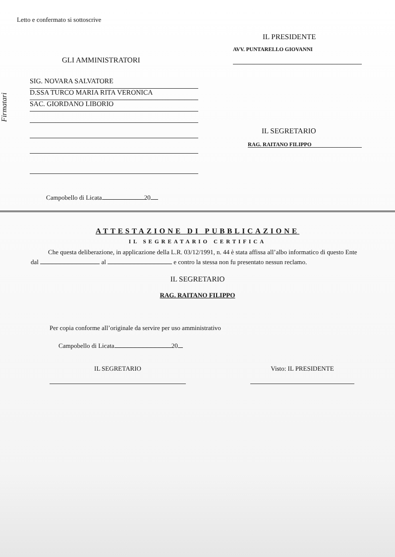Letto e confermato si sottoscrive
IL PRESIDENTE
GLI AMMINISTRATORI
AVV. PUNTARELLO GIOVANNI
Firmatari
SIG. NOVARA SALVATORE
D.SSA TURCO MARIA RITA VERONICA
SAC. GIORDANO LIBORIO
IL SEGRETARIO
RAG. RAITANO FILIPPO
Campobello di Licata 20
ATTESTAZIONE DI PUBBLICAZIONE
IL SEGREATARIO CERTIFICA
Che questa deliberazione, in applicazione della L.R. 03/12/1991, n. 44 è stata affissa all’albo informatico di questo Ente dal al e contro la stessa non fu presentato nessun reclamo.
IL SEGRETARIO
RAG. RAITANO FILIPPO
Per copia conforme all’originale da servire per uso amministrativo
Campobello di Licata 20
IL SEGRETARIO Visto: IL PRESIDENTE